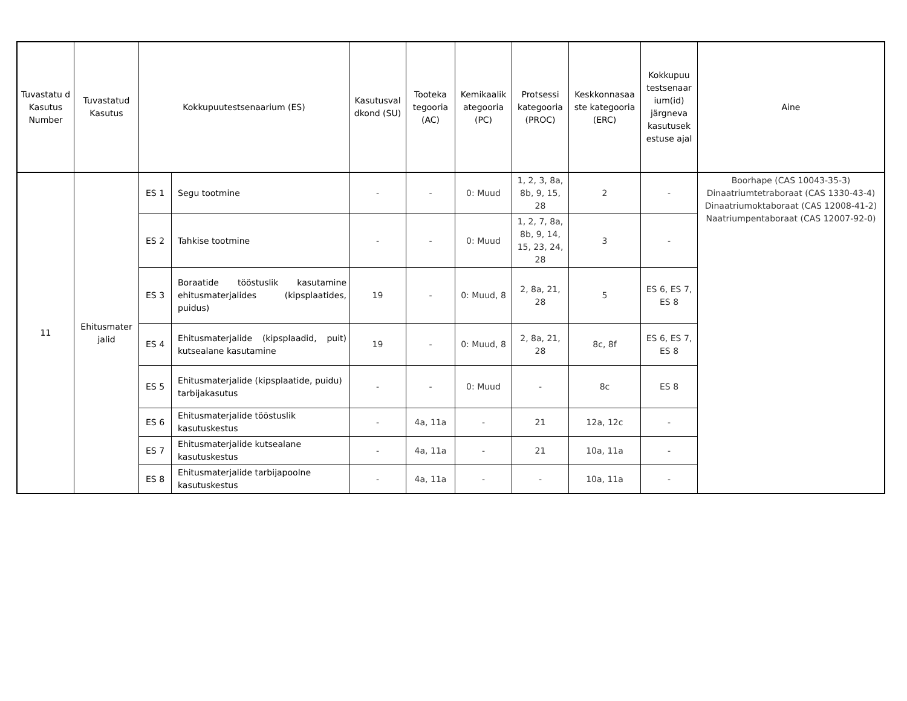| Tuvastatu d Kasutus Number | Tuvastatud Kasutus | Kokkupuutestsenaarium (ES) | | Kasutusval dkond (SU) | Tooteka tegooria (AC) | Kemikaalik ategooria (PC) | Protsessi kategooria (PROC) | Keskkonnasaa ste kategooria (ERC) | Kokkupuu testsenaar ium(id) järgneva kasutusek estuse ajal | Aine |
| --- | --- | --- | --- | --- | --- | --- | --- | --- | --- | --- |
| 11 | Ehitusmater jalid | ES 1 | Segu tootmine | - | - | 0: Muud | 1, 2, 3, 8a, 8b, 9, 15, 28 | 2 | - | Boorhape (CAS 10043-35-3) Dinaatriumtetraboraat (CAS 1330-43-4) Dinaatriumoktaboraat (CAS 12008-41-2) Naatriumpentaboraat (CAS 12007-92-0) |
| | | ES 2 | Tahkise tootmine | - | - | 0: Muud | 1, 2, 7, 8a, 8b, 9, 14, 15, 23, 24, 28 | 3 | - | |
| | | ES 3 | Boraatide tööstuslik kasutamine ehitusmaterjalides (kipsplaatides, puidus) | 19 | - | 0: Muud, 8 | 2, 8a, 21, 28 | 5 | ES 6, ES 7, ES 8 | |
| | | ES 4 | Ehitusmaterjalide (kipsplaadid, puit) kutsealane kasutamine | 19 | - | 0: Muud, 8 | 2, 8a, 21, 28 | 8c, 8f | ES 6, ES 7, ES 8 | |
| | | ES 5 | Ehitusmaterjalide (kipsplaatide, puidu) tarbijakasutus | - | - | 0: Muud | - | 8c | ES 8 | |
| | | ES 6 | Ehitusmaterjalide tööstuslik kasutuskestus | - | 4a, 11a | - | 21 | 12a, 12c | - | |
| | | ES 7 | Ehitusmaterjalide kutsealane kasutuskestus | - | 4a, 11a | - | 21 | 10a, 11a | - | |
| | | ES 8 | Ehitusmaterjalide tarbijapoolne kasutuskestus | - | 4a, 11a | - | - | 10a, 11a | - | |